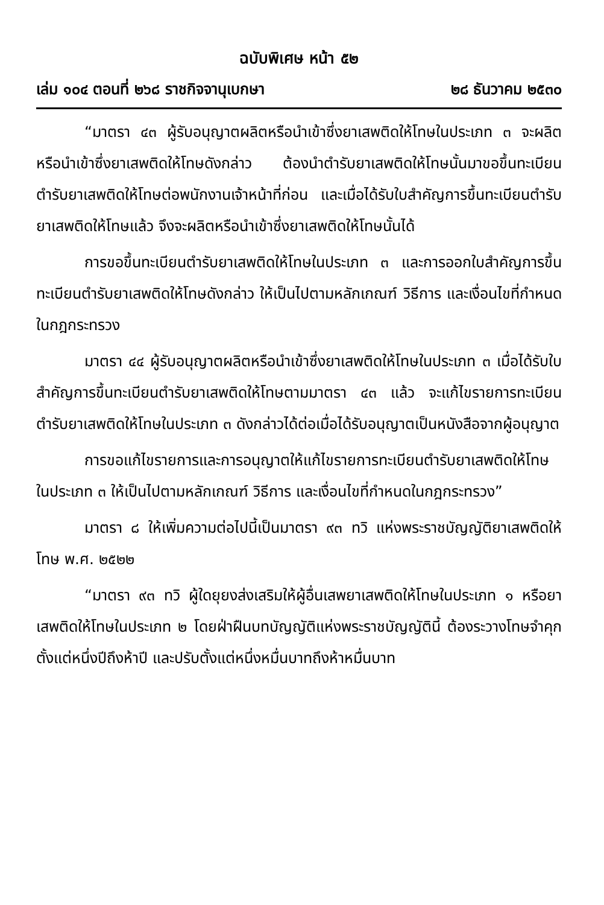ฉบับพิเศษ หน้า ๕๒
เล่ม ๑๐๔ ตอนที่ ๒๖๘ ราชกิจจานุเบกษา ๒๘ ธันวาคม ๒๕๓๐
“มาตรา ๔๓ ผู้รับอนุญาตผลิตหรือนำเข้าซึ่งยาเสพติดให้โทษในประเภท ๓ จะผลิตหรือนำเข้าซึ่งยาเสพติดให้โทษดังกล่าว ต้องนำตำรับยาเสพติดให้โทษนั้นมาขอขึ้นทะเบียนตำรับยาเสพติดให้โทษต่อพนักงานเจ้าหน้าที่ก่อน และเมื่อได้รับใบสำคัญการขึ้นทะเบียนตำรับยาเสพติดให้โทษแล้ว จึงจะผลิตหรือนำเข้าซึ่งยาเสพติดให้โทษนั้นได้
การขอขึ้นทะเบียนตำรับยาเสพติดให้โทษในประเภท ๓ และการออกใบสำคัญการขึ้นทะเบียนตำรับยาเสพติดให้โทษดังกล่าว ให้เป็นไปตามหลักเกณฑ์ วิธีการ และเงื่อนไขที่กำหนดในกฎกระทรวง
มาตรา ๔๔ ผู้รับอนุญาตผลิตหรือนำเข้าซึ่งยาเสพติดให้โทษในประเภท ๓ เมื่อได้รับใบสำคัญการขึ้นทะเบียนตำรับยาเสพติดให้โทษตามมาตรา ๔๓ แล้ว จะแก้ไขรายการทะเบียนตำรับยาเสพติดให้โทษในประเภท ๓ ดังกล่าวได้ต่อเมื่อได้รับอนุญาตเป็นหนังสือจากผู้อนุญาต
การขอแก้ไขรายการและการอนุญาตให้แก้ไขรายการทะเบียนตำรับยาเสพติดให้โทษในประเภท ๓ ให้เป็นไปตามหลักเกณฑ์ วิธีการ และเงื่อนไขที่กำหนดในกฎกระทรวง”
มาตรา ๘ ให้เพิ่มความต่อไปนี้เป็นมาตรา ๙๓ ทวิ แห่งพระราชบัญญัติยาเสพติดให้โทษ พ.ศ. ๒๕๒๒
“มาตรา ๙๓ ทวิ ผู้ใดยุยงส่งเสริมให้ผู้อื่นเสพยาเสพติดให้โทษในประเภท ๑ หรือยาเสพติดให้โทษในประเภท ๒ โดยฝ่าฝืนบทบัญญัติแห่งพระราชบัญญัตินี้ ต้องระวางโทษจำคุกตั้งแต่หนึ่งปีถึงห้าปี และปรับตั้งแต่หนึ่งหมื่นบาทถึงห้าหมื่นบาท